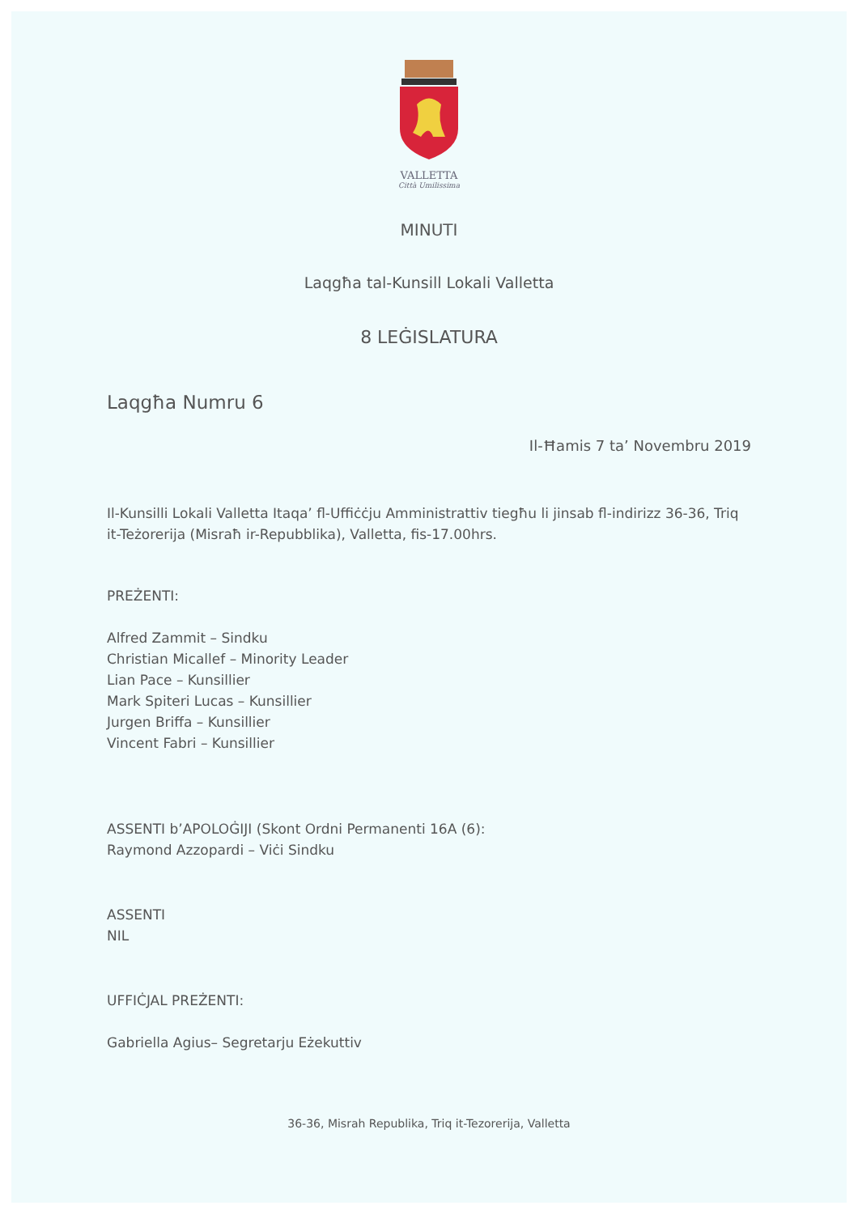VALLETTA
Città Umilissima
MINUTI
Laqgħa tal-Kunsill Lokali Valletta
8 LEĠISLATURA
Laqgħa Numru 6
Il-Ħamis 7 ta’ Novembru 2019
Il-Kunsilli Lokali Valletta Itaqa’ fl-Uffiċċju Amministrattiv tiegħu li jinsab fl-indirizz 36-36, Triq it-Teżorerija (Misraħ ir-Repubblika), Valletta, fis-17.00hrs.
PREŻENTI:
Alfred Zammit – Sindku
Christian Micallef – Minority Leader
Lian Pace – Kunsillier
Mark Spiteri Lucas – Kunsillier
Jurgen Briffa – Kunsillier
Vincent Fabri – Kunsillier
ASSENTI b’APOLOĠIJI (Skont Ordni Permanenti 16A (6):
Raymond Azzopardi – Viċi Sindku
ASSENTI
NIL
UFFIĊJAL PREŻENTI:
Gabriella Agius– Segretarju Eżekuttiv
36-36, Misrah Republika, Triq it-Tezorerija, Valletta